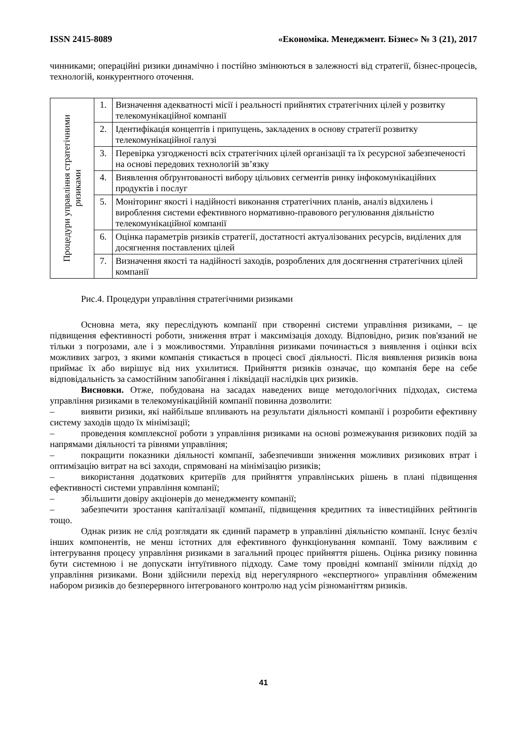ISSN 2415-8089 «Економіка. Менеджмент. Бізнес» № 3 (21), 2017
чинниками; операційні ризики динамічно і постійно змінюються в залежності від стратегії, бізнес-процесів, технологій, конкурентного оточення.
| Процедури управління стратегічними ризиками | 1. | Визначення адекватності місії і реальності прийнятих стратегічних цілей у розвитку телекомунікаційної компанії |
| | 2. | Ідентифікація концептів і припущень, закладених в основу стратегії розвитку телекомунікаційної галузі |
| | 3. | Перевірка узгодженості всіх стратегічних цілей організації та їх ресурсної забезпеченості на основі передових технологій зв’язку |
| | 4. | Виявлення обґрунтованості вибору цільових сегментів ринку інфокомунікаційних продуктів і послуг |
| | 5. | Моніторинг якості і надійності виконання стратегічних планів, аналіз відхилень і вироблення системи ефективного нормативно-правового регулювання діяльністю телекомунікаційної компанії |
| | 6. | Оцінка параметрів ризиків стратегії, достатності актуалізованих ресурсів, виділених для досягнення поставлених цілей |
| | 7. | Визначення якості та надійності заходів, розроблених для досягнення стратегічних цілей компанії |
Рис.4. Процедури управління стратегічними ризиками
Основна мета, яку переслідують компанії при створенні системи управління ризиками, – це підвищення ефективності роботи, зниження втрат і максимізація доходу. Відповідно, ризик пов'язаний не тільки з погрозами, але і з можливостями. Управління ризиками починається з виявлення і оцінки всіх можливих загроз, з якими компанія стикається в процесі своєї діяльності. Після виявлення ризиків вона приймає їх або вирішує від них ухилитися. Прийняття ризиків означає, що компанія бере на себе відповідальність за самостійним запобігання і ліквідації наслідків цих ризиків.
Висновки. Отже, побудована на засадах наведених вище методологічних підходах, система управління ризиками в телекомунікаційній компанії повинна дозволити:
– виявити ризики, які найбільше впливають на результати діяльності компанії і розробити ефективну систему заходів щодо їх мінімізації;
– проведення комплексної роботи з управління ризиками на основі розмежування ризикових подій за напрямами діяльності та рівнями управління;
– покращити показники діяльності компанії, забезпечивши зниження можливих ризикових втрат і оптимізацію витрат на всі заходи, спрямовані на мінімізацію ризиків;
– використання додаткових критеріїв для прийняття управлінських рішень в плані підвищення ефективності системи управління компанії;
– збільшити довіру акціонерів до менеджменту компанії;
– забезпечити зростання капіталізації компанії, підвищення кредитних та інвестиційних рейтингів тощо.
Однак ризик не слід розглядати як єдиний параметр в управлінні діяльністю компанії. Існує безліч інших компонентів, не менш істотних для ефективного функціонування компанії. Тому важливим є інтегрування процесу управління ризиками в загальний процес прийняття рішень. Оцінка ризику повинна бути системною і не допускати інтуїтивного підходу. Саме тому провідні компанії змінили підхід до управління ризиками. Вони здійснили перехід від нерегулярного «експертного» управління обмеженим набором ризиків до безперервного інтегрованого контролю над усім різноманіттям ризиків.
41